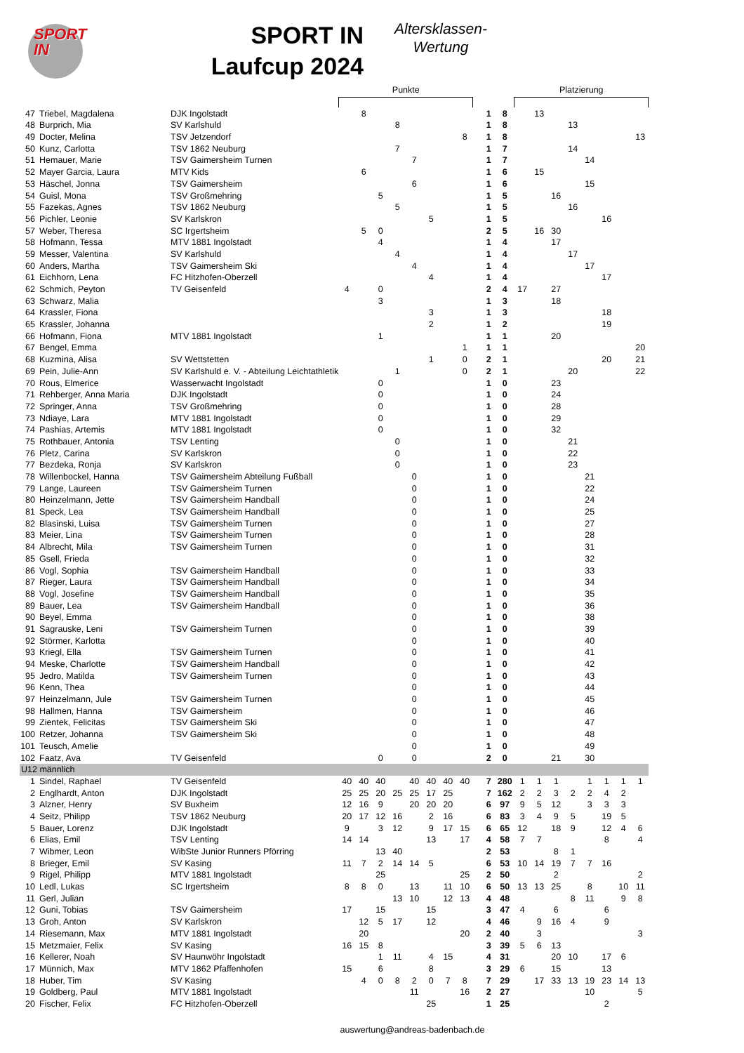SPORT
IN
SPORT IN
Laufcup 2024
Altersklassen-
Wertung
| | | | Punkte | | | | | | | | | | | Platzierung | | | | | | | |
| 47 | Triebel, Magdalena | DJK Ingolstadt | | 8 | | | | | | | | 1 | 8 | | 13 | | | | | | |
| 48 | Burprich, Mia | SV Karlshuld | | | | 8 | | | | | | 1 | 8 | | | | 13 | | | | |
| 49 | Docter, Melina | TSV Jetzendorf | | | | | | | | 8 | | 1 | 8 | | | | | | | | 13 |
| 50 | Kunz, Carlotta | TSV 1862 Neuburg | | | | 7 | | | | | | 1 | 7 | | | | 14 | | | | |
| 51 | Hemauer, Marie | TSV Gaimersheim Turnen | | | | | 7 | | | | | 1 | 7 | | | | | 14 | | | |
| 52 | Mayer Garcia, Laura | MTV Kids | | 6 | | | | | | | | 1 | 6 | | 15 | | | | | | |
| 53 | Häschel, Jonna | TSV Gaimersheim | | | | | 6 | | | | | 1 | 6 | | | | | 15 | | | |
| 54 | Guisl, Mona | TSV Großmehring | | | 5 | | | | | | | 1 | 5 | | | 16 | | | | | |
| 55 | Fazekas, Agnes | TSV 1862 Neuburg | | | | 5 | | | | | | 1 | 5 | | | | 16 | | | | |
| 56 | Pichler, Leonie | SV Karlskron | | | | | | 5 | | | | 1 | 5 | | | | | | 16 | | |
| 57 | Weber, Theresa | SC Irgertsheim | | 5 | 0 | | | | | | | 2 | 5 | | 16 | 30 | | | | | |
| 58 | Hofmann, Tessa | MTV 1881 Ingolstadt | | | 4 | | | | | | | 1 | 4 | | | 17 | | | | | |
| 59 | Messer, Valentina | SV Karlshuld | | | | 4 | | | | | | 1 | 4 | | | | 17 | | | | |
| 60 | Anders, Martha | TSV Gaimersheim Ski | | | | | 4 | | | | | 1 | 4 | | | | | 17 | | | |
| 61 | Eichhorn, Lena | FC Hitzhofen-Oberzell | | | | | | 4 | | | | 1 | 4 | | | | | | 17 | | |
| 62 | Schmich, Peyton | TV Geisenfeld | 4 | | 0 | | | | | | | 2 | 4 | 17 | | 27 | | | | | |
| 63 | Schwarz, Malia | | | | 3 | | | | | | | 1 | 3 | | | 18 | | | | | |
| 64 | Krassler, Fiona | | | | | | | 3 | | | | 1 | 3 | | | | | | 18 | | |
| 65 | Krassler, Johanna | | | | | | | 2 | | | | 1 | 2 | | | | | | 19 | | |
| 66 | Hofmann, Fiona | MTV 1881 Ingolstadt | | | 1 | | | | | | | 1 | 1 | | | 20 | | | | | |
| 67 | Bengel, Emma | | | | | | | | | 1 | | 1 | 1 | | | | | | | | 20 |
| 68 | Kuzmina, Alisa | SV Wettstetten | | | | | | 1 | | 0 | | 2 | 1 | | | | | | 20 | | 21 |
| 69 | Pein, Julie-Ann | SV Karlshuld e. V. - Abteilung Leichtathletik | | | | 1 | | | | 0 | | 2 | 1 | | | | 20 | | | | 22 |
| 70 | Rous, Elmerice | Wasserwacht Ingolstadt | | | 0 | | | | | | | 1 | 0 | | | 23 | | | | | |
| 71 | Rehberger, Anna Maria | DJK Ingolstadt | | | 0 | | | | | | | 1 | 0 | | | 24 | | | | | |
| 72 | Springer, Anna | TSV Großmehring | | | 0 | | | | | | | 1 | 0 | | | 28 | | | | | |
| 73 | Ndiaye, Lara | MTV 1881 Ingolstadt | | | 0 | | | | | | | 1 | 0 | | | 29 | | | | | |
| 74 | Pashias, Artemis | MTV 1881 Ingolstadt | | | 0 | | | | | | | 1 | 0 | | | 32 | | | | | |
| 75 | Rothbauer, Antonia | TSV Lenting | | | | 0 | | | | | | 1 | 0 | | | | 21 | | | | |
| 76 | Pletz, Carina | SV Karlskron | | | | 0 | | | | | | 1 | 0 | | | | 22 | | | | |
| 77 | Bezdeka, Ronja | SV Karlskron | | | | 0 | | | | | | 1 | 0 | | | | 23 | | | | |
| 78 | Willenbockel, Hanna | TSV Gaimersheim Abteilung Fußball | | | | | 0 | | | | | 1 | 0 | | | | | 21 | | | |
| 79 | Lange, Laureen | TSV Gaimersheim Turnen | | | | | 0 | | | | | 1 | 0 | | | | | 22 | | | |
| 80 | Heinzelmann, Jette | TSV Gaimersheim Handball | | | | | 0 | | | | | 1 | 0 | | | | | 24 | | | |
| 81 | Speck, Lea | TSV Gaimersheim Handball | | | | | 0 | | | | | 1 | 0 | | | | | 25 | | | |
| 82 | Blasinski, Luisa | TSV Gaimersheim Turnen | | | | | 0 | | | | | 1 | 0 | | | | | 27 | | | |
| 83 | Meier, Lina | TSV Gaimersheim Turnen | | | | | 0 | | | | | 1 | 0 | | | | | 28 | | | |
| 84 | Albrecht, Mila | TSV Gaimersheim Turnen | | | | | 0 | | | | | 1 | 0 | | | | | 31 | | | |
| 85 | Gsell, Frieda | | | | | | 0 | | | | | 1 | 0 | | | | | 32 | | | |
| 86 | Vogl, Sophia | TSV Gaimersheim Handball | | | | | 0 | | | | | 1 | 0 | | | | | 33 | | | |
| 87 | Rieger, Laura | TSV Gaimersheim Handball | | | | | 0 | | | | | 1 | 0 | | | | | 34 | | | |
| 88 | Vogl, Josefine | TSV Gaimersheim Handball | | | | | 0 | | | | | 1 | 0 | | | | | 35 | | | |
| 89 | Bauer, Lea | TSV Gaimersheim Handball | | | | | 0 | | | | | 1 | 0 | | | | | 36 | | | |
| 90 | Beyel, Emma | | | | | | 0 | | | | | 1 | 0 | | | | | 38 | | | |
| 91 | Sagrauske, Leni | TSV Gaimersheim Turnen | | | | | 0 | | | | | 1 | 0 | | | | | 39 | | | |
| 92 | Störmer, Karlotta | | | | | | 0 | | | | | 1 | 0 | | | | | 40 | | | |
| 93 | Kriegl, Ella | TSV Gaimersheim Turnen | | | | | 0 | | | | | 1 | 0 | | | | | 41 | | | |
| 94 | Meske, Charlotte | TSV Gaimersheim Handball | | | | | 0 | | | | | 1 | 0 | | | | | 42 | | | |
| 95 | Jedro, Matilda | TSV Gaimersheim Turnen | | | | | 0 | | | | | 1 | 0 | | | | | 43 | | | |
| 96 | Kenn, Thea | | | | | | 0 | | | | | 1 | 0 | | | | | 44 | | | |
| 97 | Heinzelmann, Jule | TSV Gaimersheim Turnen | | | | | 0 | | | | | 1 | 0 | | | | | 45 | | | |
| 98 | Hallmen, Hanna | TSV Gaimersheim | | | | | 0 | | | | | 1 | 0 | | | | | 46 | | | |
| 99 | Zientek, Felicitas | TSV Gaimersheim Ski | | | | | 0 | | | | | 1 | 0 | | | | | 47 | | | |
| 100 | Retzer, Johanna | TSV Gaimersheim Ski | | | | | 0 | | | | | 1 | 0 | | | | | 48 | | | |
| 101 | Teusch, Amelie | | | | | | 0 | | | | | 1 | 0 | | | | | 49 | | | |
| 102 | Faatz, Ava | TV Geisenfeld | | | 0 | | 0 | | | | | 2 | 0 | | | 21 | | 30 | | | |
| U12 männlich | | | | | | | | | | | | | | | | | | | | | |
| 1 | Sindel, Raphael | TV Geisenfeld | 40 | 40 | 40 | | 40 | 40 | 40 | 40 | | 7 | 280 | 1 | 1 | 1 | | 1 | 1 | 1 | 1 |
| 2 | Englhardt, Anton | DJK Ingolstadt | 25 | 25 | 20 | 25 | 25 | 17 | 25 | | | 7 | 162 | 2 | 2 | 3 | 2 | 2 | 4 | 2 | |
| 3 | Alzner, Henry | SV Buxheim | 12 | 16 | 9 | | 20 | 20 | 20 | | | 6 | 97 | 9 | 5 | 12 | | 3 | 3 | 3 | |
| 4 | Seitz, Philipp | TSV 1862 Neuburg | 20 | 17 | 12 | 16 | | 2 | 16 | | | 6 | 83 | 3 | 4 | 9 | 5 | | 19 | 5 | |
| 5 | Bauer, Lorenz | DJK Ingolstadt | 9 | | 3 | 12 | | 9 | 17 | 15 | | 6 | 65 | 12 | | 18 | 9 | | 12 | 4 | 6 |
| 6 | Elias, Emil | TSV Lenting | 14 | 14 | | | | 13 | | 17 | | 4 | 58 | 7 | 7 | | | | 8 | | 4 |
| 7 | Wibmer, Leon | WibSte Junior Runners Pförring | | | 13 | 40 | | | | | | 2 | 53 | | | 8 | 1 | | | | |
| 8 | Brieger, Emil | SV Kasing | 11 | 7 | 2 | 14 | 14 | 5 | | | | 6 | 53 | 10 | 14 | 19 | 7 | 7 | 16 | | |
| 9 | Rigel, Philipp | MTV 1881 Ingolstadt | | | 25 | | | | | 25 | | 2 | 50 | | | 2 | | | | | 2 |
| 10 | Ledl, Lukas | SC Irgertsheim | 8 | 8 | 0 | | 13 | | 11 | 10 | | 6 | 50 | 13 | 13 | 25 | | 8 | | 10 | 11 |
| 11 | Gerl, Julian | | | | | 13 | 10 | | 12 | 13 | | 4 | 48 | | | | 8 | 11 | | 9 | 8 |
| 12 | Guni, Tobias | TSV Gaimersheim | 17 | | 15 | | | 15 | | | | 3 | 47 | 4 | | 6 | | | 6 | | |
| 13 | Groh, Anton | SV Karlskron | | 12 | 5 | 17 | | 12 | | | | 4 | 46 | | 9 | 16 | 4 | | 9 | | |
| 14 | Riesemann, Max | MTV 1881 Ingolstadt | | 20 | | | | | | 20 | | 2 | 40 | | 3 | | | | | | 3 |
| 15 | Metzmaier, Felix | SV Kasing | 16 | 15 | 8 | | | | | | | 3 | 39 | 5 | 6 | 13 | | | | | |
| 16 | Kellerer, Noah | SV Haunwöhr Ingolstadt | | | 1 | 11 | | 4 | 15 | | | 4 | 31 | | | 20 | 10 | | 17 | 6 | |
| 17 | Münnich, Max | MTV 1862 Pfaffenhofen | 15 | | 6 | | | 8 | | | | 3 | 29 | 6 | | 15 | | | 13 | | |
| 18 | Huber, Tim | SV Kasing | | 4 | 0 | 8 | 2 | 0 | 7 | 8 | | 7 | 29 | | 17 | 33 | 13 | 19 | 23 | 14 | 13 |
| 19 | Goldberg, Paul | MTV 1881 Ingolstadt | | | | | 11 | | | 16 | | 2 | 27 | | | | | 10 | | | 5 |
| 20 | Fischer, Felix | FC Hitzhofen-Oberzell | | | | | | 25 | | | | 1 | 25 | | | | | | 2 | | |
auswertung@andreas-badenbach.de